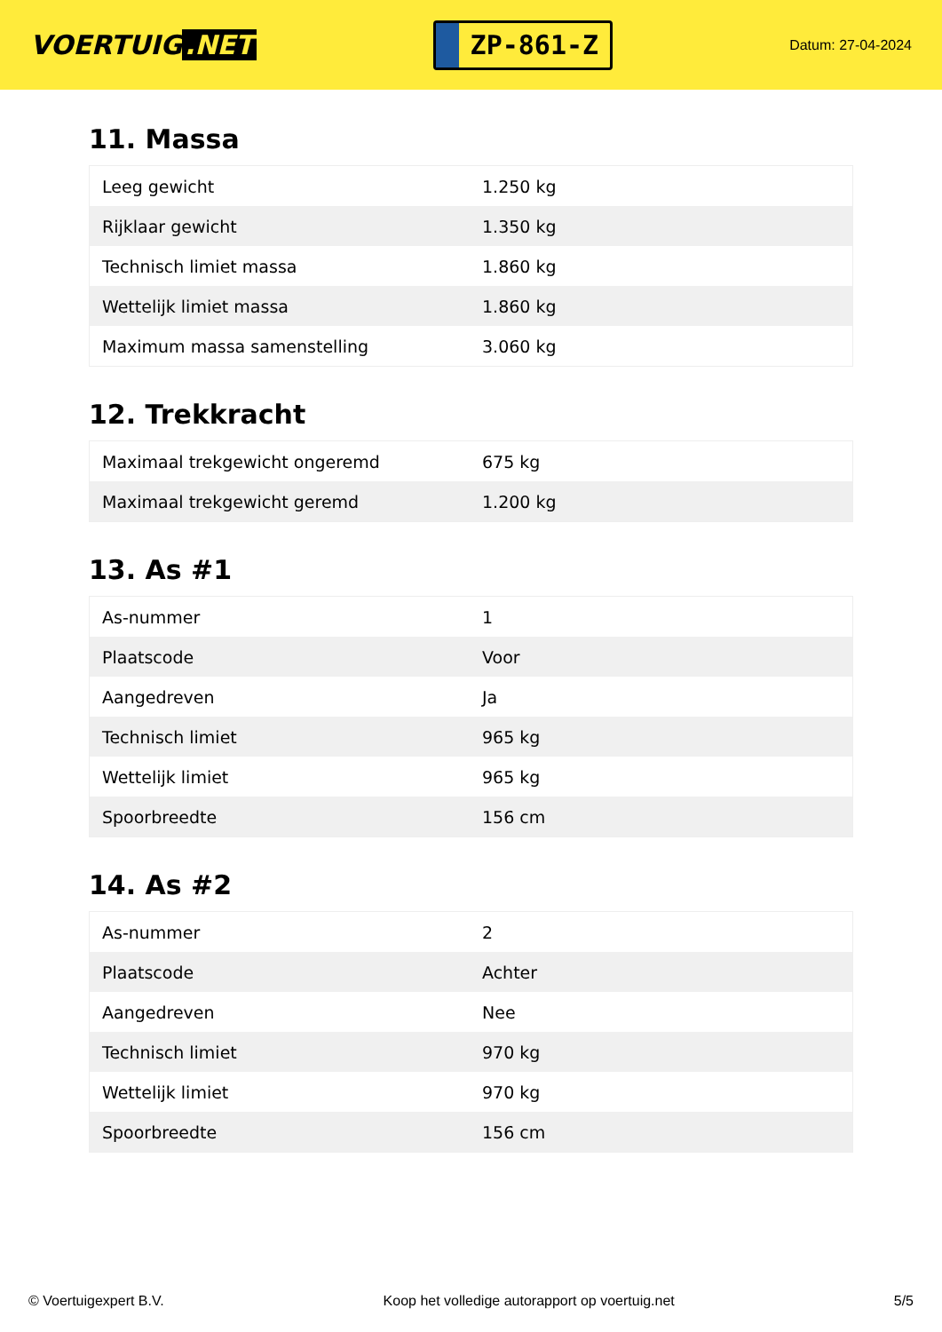VOERTUIG.NET
ZP-861-Z
Datum: 27-04-2024
11. Massa
| Leeg gewicht | 1.250 kg |
| Rijklaar gewicht | 1.350 kg |
| Technisch limiet massa | 1.860 kg |
| Wettelijk limiet massa | 1.860 kg |
| Maximum massa samenstelling | 3.060 kg |
12. Trekkracht
| Maximaal trekgewicht ongeremd | 675 kg |
| Maximaal trekgewicht geremd | 1.200 kg |
13. As #1
| As-nummer | 1 |
| Plaatscode | Voor |
| Aangedreven | Ja |
| Technisch limiet | 965 kg |
| Wettelijk limiet | 965 kg |
| Spoorbreedte | 156 cm |
14. As #2
| As-nummer | 2 |
| Plaatscode | Achter |
| Aangedreven | Nee |
| Technisch limiet | 970 kg |
| Wettelijk limiet | 970 kg |
| Spoorbreedte | 156 cm |
© Voertuigexpert B.V. Koop het volledige autorapport op voertuig.net 5/5